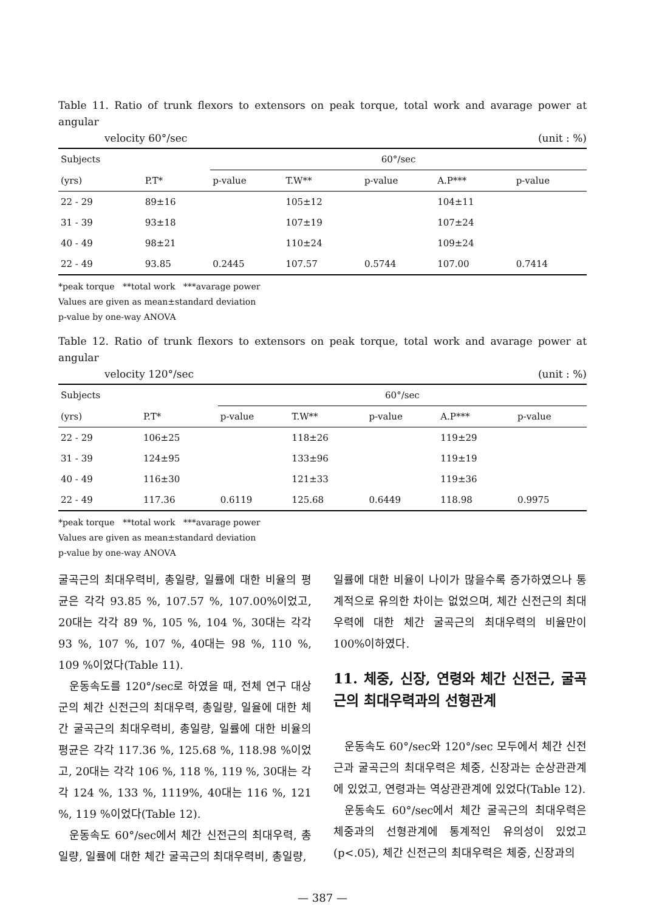Table 11. Ratio of trunk flexors to extensors on peak torque, total work and avarage power at angular
velocity 60°/sec (unit : %)
| Subjects | | 60°/sec | | | | |
| --- | --- | --- | --- | --- | --- | --- |
| (yrs) | P.T* | p-value | T.W** | p-value | A.P*** | p-value |
| 22 - 29 | 89±16 | | 105±12 | | 104±11 | |
| 31 - 39 | 93±18 | | 107±19 | | 107±24 | |
| 40 - 49 | 98±21 | | 110±24 | | 109±24 | |
| 22 - 49 | 93.85 | 0.2445 | 107.57 | 0.5744 | 107.00 | 0.7414 |
*peak torque **total work ***avarage power
Values are given as mean±standard deviation
p-value by one-way ANOVA
Table 12. Ratio of trunk flexors to extensors on peak torque, total work and avarage power at angular
velocity 120°/sec (unit : %)
| Subjects | | 60°/sec | | | | |
| --- | --- | --- | --- | --- | --- | --- |
| (yrs) | P.T* | p-value | T.W** | p-value | A.P*** | p-value |
| 22 - 29 | 106±25 | | 118±26 | | 119±29 | |
| 31 - 39 | 124±95 | | 133±96 | | 119±19 | |
| 40 - 49 | 116±30 | | 121±33 | | 119±36 | |
| 22 - 49 | 117.36 | 0.6119 | 125.68 | 0.6449 | 118.98 | 0.9975 |
*peak torque **total work ***avarage power
Values are given as mean±standard deviation
p-value by one-way ANOVA
굴곡근의 최대우력비, 총일량, 일률에 대한 비율의 평균은 각각 93.85 %, 107.57 %, 107.00%이었고, 20대는 각각 89 %, 105 %, 104 %, 30대는 각각 93 %, 107 %, 107 %, 40대는 98 %, 110 %, 109 %이었다(Table 11).
운동속도를 120°/sec로 하였을 때, 전체 연구 대상군의 체간 신전근의 최대우력, 총일량, 일율에 대한 체간 굴곡근의 최대우력비, 총일량, 일률에 대한 비율의 평균은 각각 117.36 %, 125.68 %, 118.98 %이었고, 20대는 각각 106 %, 118 %, 119 %, 30대는 각각 124 %, 133 %, 1119%, 40대는 116 %, 121 %, 119 %이었다(Table 12).
운동속도 60°/sec에서 체간 신전근의 최대우력, 총일량, 일률에 대한 체간 굴곡근의 최대우력비, 총일량,
일률에 대한 비율이 나이가 많을수록 증가하였으나 통계적으로 유의한 차이는 없었으며, 체간 신전근의 최대우력에 대한 체간 굴곡근의 최대우력의 비율만이 100%이하였다.
11. 체중, 신장, 연령와 체간 신전근, 굴곡근의 최대우력과의 선형관계
운동속도 60°/sec와 120°/sec 모두에서 체간 신전근과 굴곡근의 최대우력은 체중, 신장과는 순상관관계에 있었고, 연령과는 역상관관계에 있었다(Table 12).
운동속도 60°/sec에서 체간 굴곡근의 최대우력은 체중과의 선형관계에 통계적인 유의성이 있었고 (p<.05), 체간 신전근의 최대우력은 체중, 신장과의
— 387 —